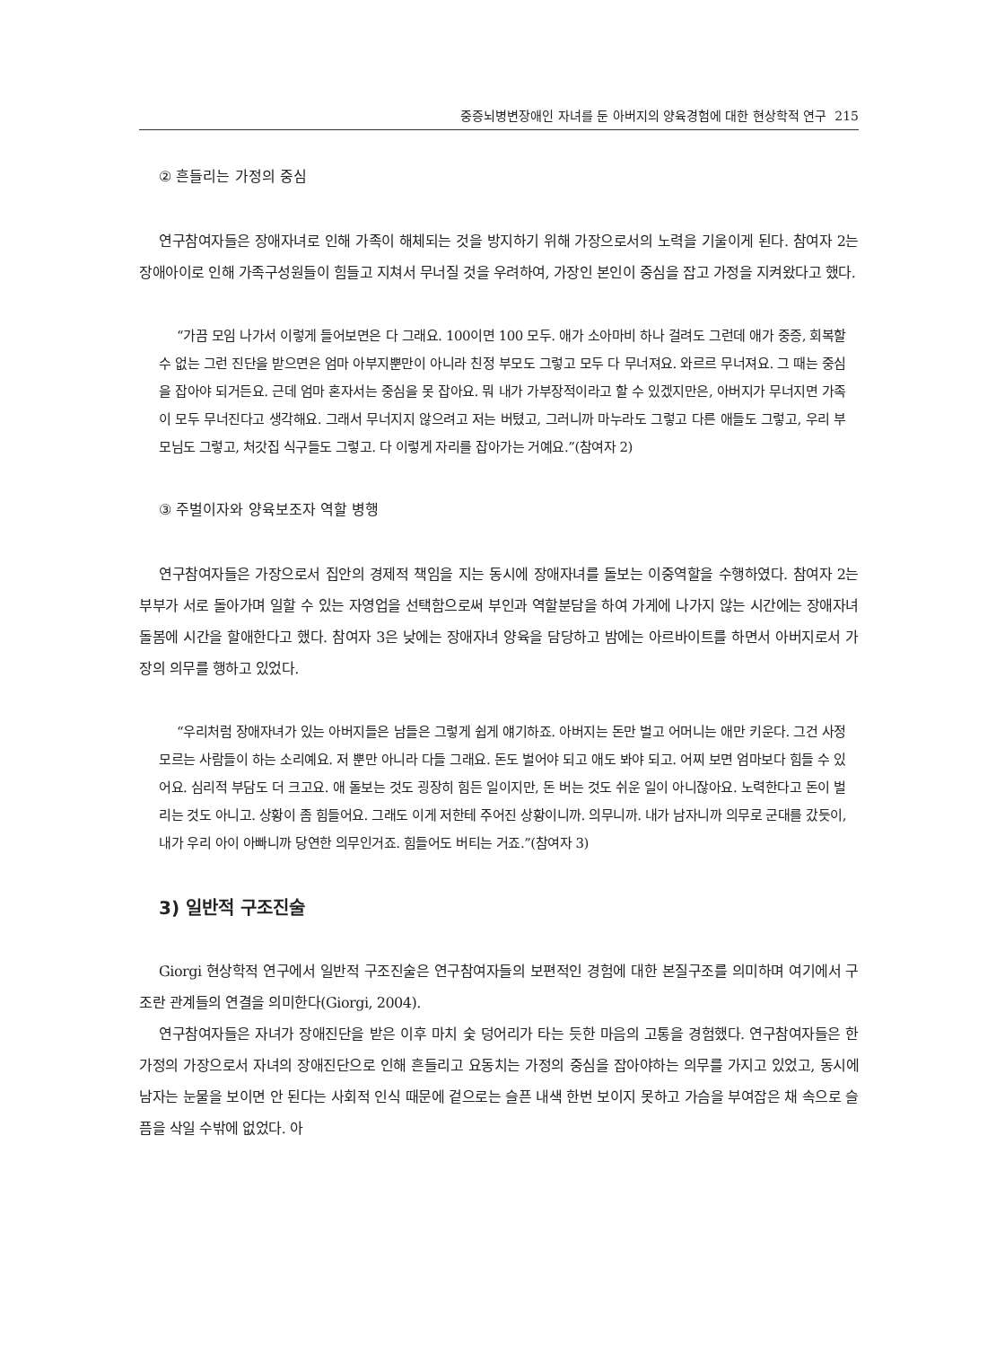중증뇌병변장애인 자녀를 둔 아버지의 양육경험에 대한 현상학적 연구 215
② 흔들리는 가정의 중심
연구참여자들은 장애자녀로 인해 가족이 해체되는 것을 방지하기 위해 가장으로서의 노력을 기울이게 된다. 참여자 2는 장애아이로 인해 가족구성원들이 힘들고 지쳐서 무너질 것을 우려하여, 가장인 본인이 중심을 잡고 가정을 지켜왔다고 했다.
“가끔 모임 나가서 이렇게 들어보면은 다 그래요. 100이면 100 모두. 애가 소아마비 하나 걸려도 그런데 애가 중증, 회복할 수 없는 그런 진단을 받으면은 엄마 아부지뿐만이 아니라 친정 부모도 그렇고 모두 다 무너져요. 와르르 무너져요. 그 때는 중심을 잡아야 되거든요. 근데 엄마 혼자서는 중심을 못 잡아요. 뭐 내가 가부장적이라고 할 수 있겠지만은, 아버지가 무너지면 가족이 모두 무너진다고 생각해요. 그래서 무너지지 않으려고 저는 버텼고, 그러니까 마누라도 그렇고 다른 애들도 그렇고, 우리 부모님도 그렇고, 처갓집 식구들도 그렇고. 다 이렇게 자리를 잡아가는 거예요.”(참여자 2)
③ 주벌이자와 양육보조자 역할 병행
연구참여자들은 가장으로서 집안의 경제적 책임을 지는 동시에 장애자녀를 돌보는 이중역할을 수행하였다. 참여자 2는 부부가 서로 돌아가며 일할 수 있는 자영업을 선택함으로써 부인과 역할분담을 하여 가게에 나가지 않는 시간에는 장애자녀 돌봄에 시간을 할애한다고 했다. 참여자 3은 낮에는 장애자녀 양육을 담당하고 밤에는 아르바이트를 하면서 아버지로서 가장의 의무를 행하고 있었다.
“우리처럼 장애자녀가 있는 아버지들은 남들은 그렇게 쉽게 얘기하죠. 아버지는 돈만 벌고 어머니는 애만 키운다. 그건 사정 모르는 사람들이 하는 소리예요. 저 뿐만 아니라 다들 그래요. 돈도 벌어야 되고 애도 봐야 되고. 어찌 보면 엄마보다 힘들 수 있어요. 심리적 부담도 더 크고요. 애 돌보는 것도 굉장히 힘든 일이지만, 돈 버는 것도 쉬운 일이 아니잖아요. 노력한다고 돈이 벌리는 것도 아니고. 상황이 좀 힘들어요. 그래도 이게 저한테 주어진 상황이니까. 의무니까. 내가 남자니까 의무로 군대를 갔듯이, 내가 우리 아이 아빠니까 당연한 의무인거죠. 힘들어도 버티는 거죠.”(참여자 3)
3) 일반적 구조진술
Giorgi 현상학적 연구에서 일반적 구조진술은 연구참여자들의 보편적인 경험에 대한 본질구조를 의미하며 여기에서 구조란 관계들의 연결을 의미한다(Giorgi, 2004).
연구참여자들은 자녀가 장애진단을 받은 이후 마치 숯 덩어리가 타는 듯한 마음의 고통을 경험했다. 연구참여자들은 한 가정의 가장으로서 자녀의 장애진단으로 인해 흔들리고 요동치는 가정의 중심을 잡아야하는 의무를 가지고 있었고, 동시에 남자는 눈물을 보이면 안 된다는 사회적 인식 때문에 겉으로는 슬픈 내색 한번 보이지 못하고 가슴을 부여잡은 채 속으로 슬픔을 삭일 수밖에 없었다. 아